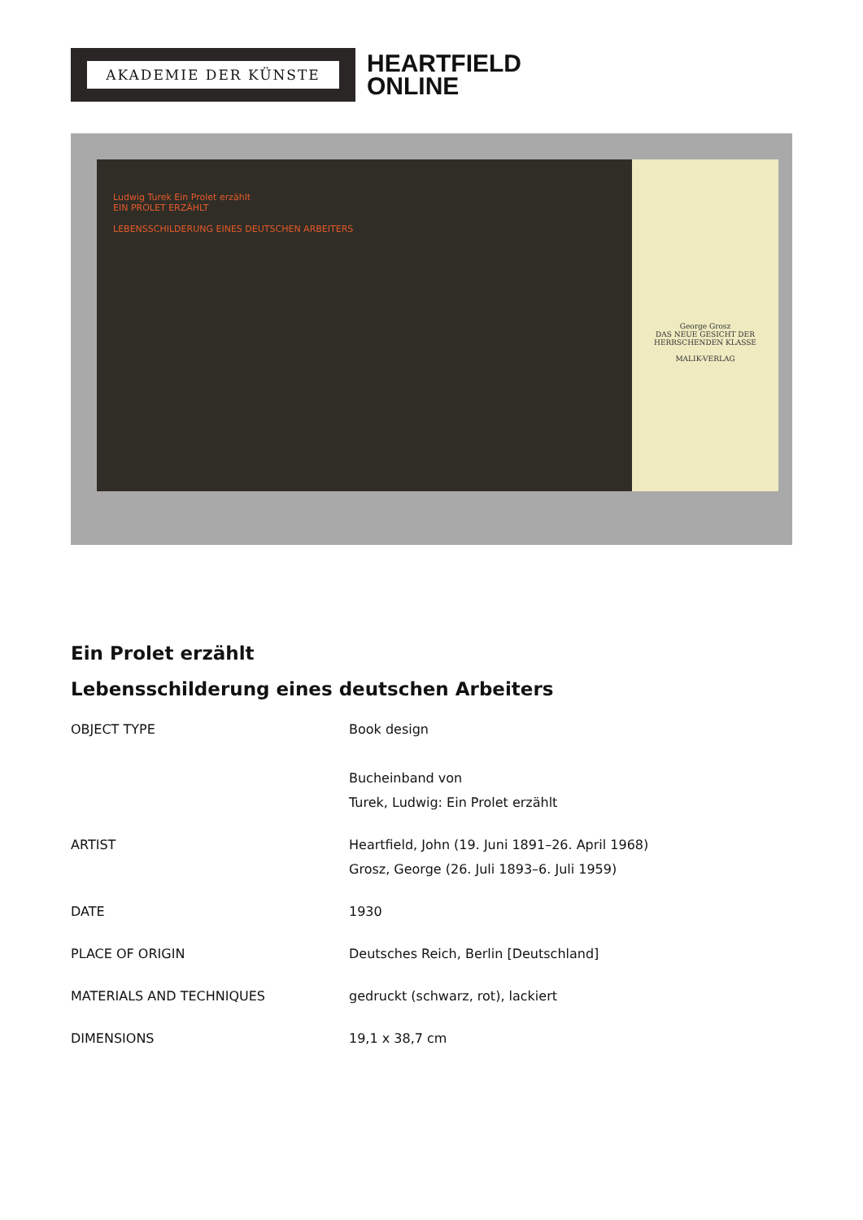AKADEMIE DER KÜNSTE
HEARTFIELD
ONLINE
Ludwig Turek Ein Prolet erzählt
EIN PROLET ERZÄHLT
LEBENSSCHILDERUNG EINES DEUTSCHEN ARBEITERS
George Grosz
DAS NEUE GESICHT DER HERRSCHENDEN KLASSE
MALIK-VERLAG
Ein Prolet erzählt
Lebensschilderung eines deutschen Arbeiters
| OBJECT TYPE | Book design Bucheinband von Turek, Ludwig: Ein Prolet erzählt |
| ARTIST | Heartfield, John (19. Juni 1891–26. April 1968) Grosz, George (26. Juli 1893–6. Juli 1959) |
| DATE | 1930 |
| PLACE OF ORIGIN | Deutsches Reich, Berlin [Deutschland] |
| MATERIALS AND TECHNIQUES | gedruckt (schwarz, rot), lackiert |
| DIMENSIONS | 19,1 x 38,7 cm |